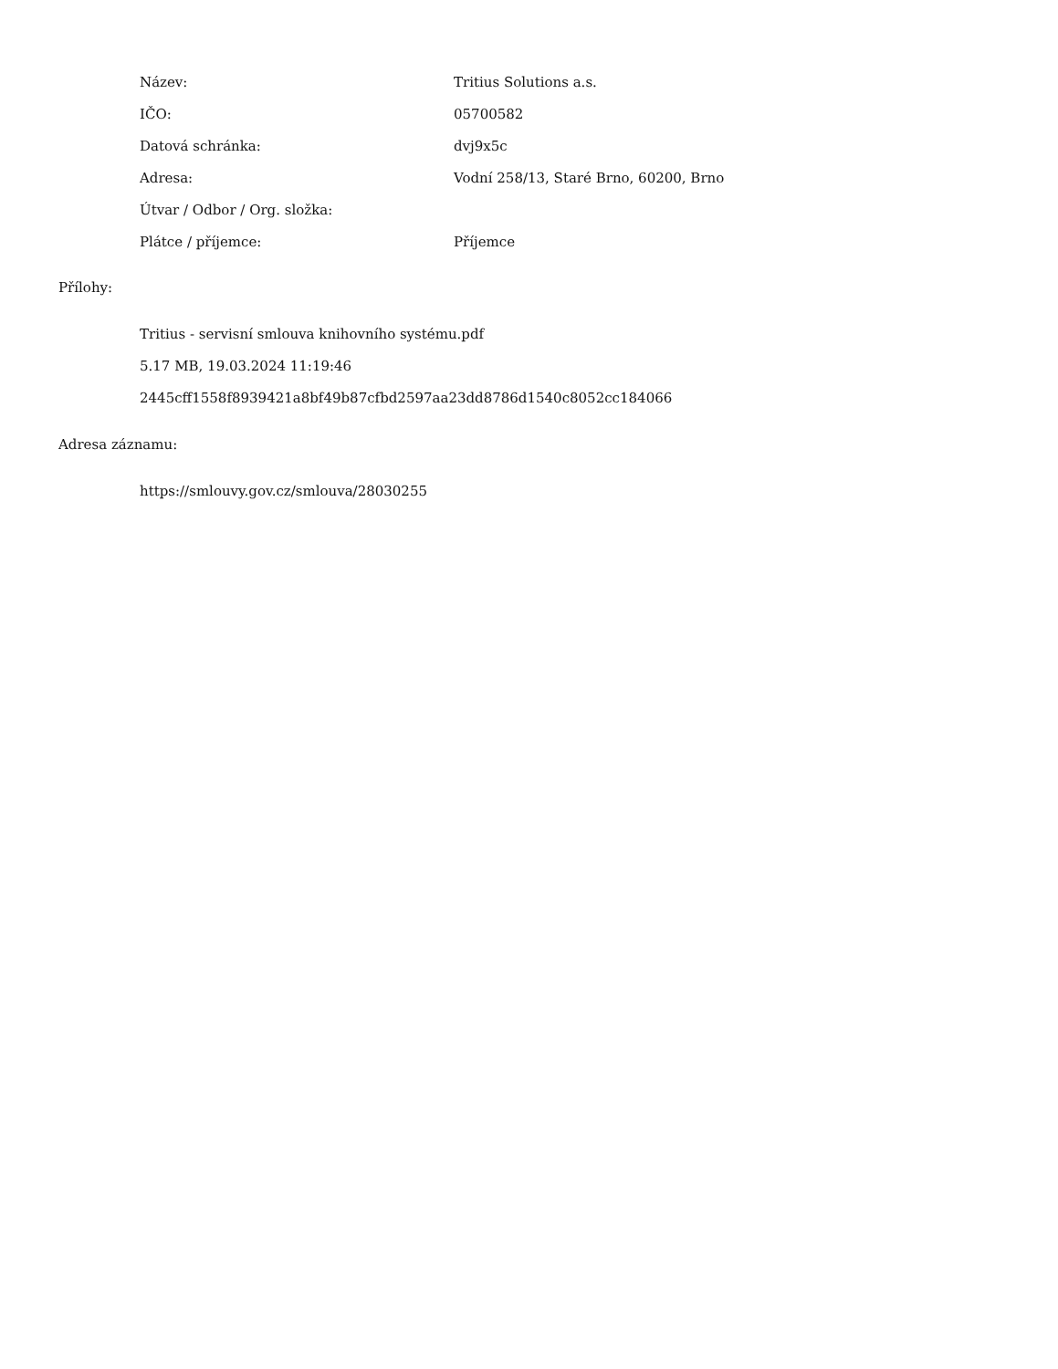| Název: | Tritius Solutions a.s. |
| IČO: | 05700582 |
| Datová schránka: | dvj9x5c |
| Adresa: | Vodní 258/13, Staré Brno, 60200, Brno |
| Útvar / Odbor / Org. složka: | |
| Plátce / příjemce: | Příjemce |
Přílohy:
Tritius - servisní smlouva knihovního systému.pdf
5.17 MB, 19.03.2024 11:19:46
2445cff1558f8939421a8bf49b87cfbd2597aa23dd8786d1540c8052cc184066
Adresa záznamu:
https://smlouvy.gov.cz/smlouva/28030255